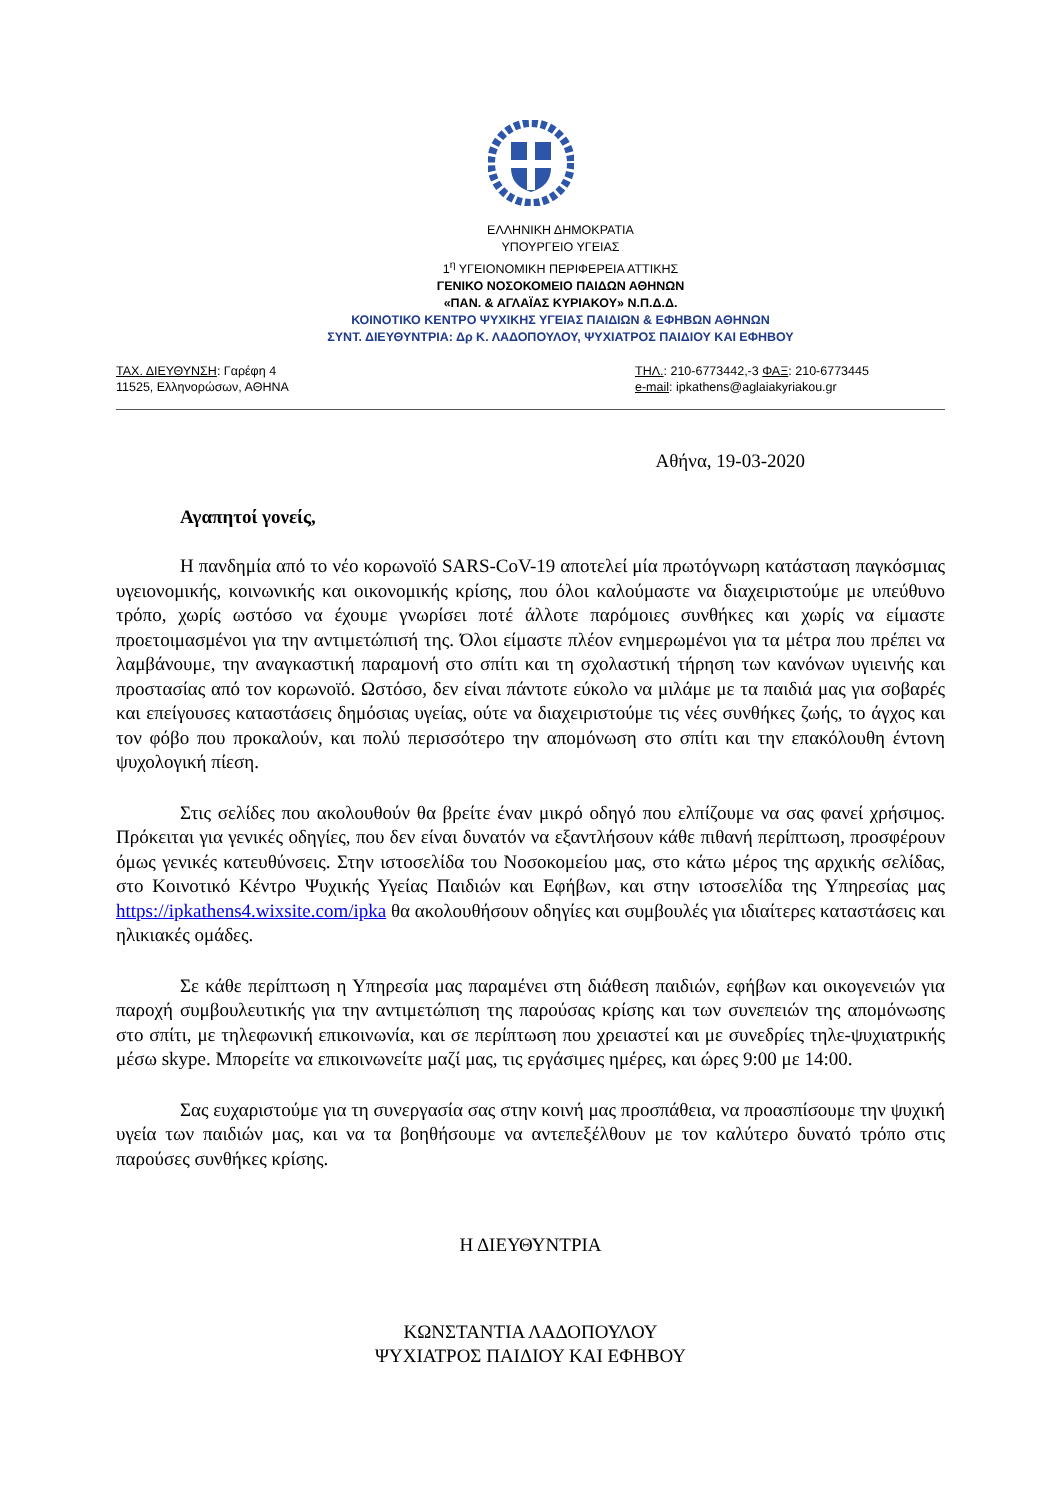ΕΛΛΗΝΙΚΗ ΔΗΜΟΚΡΑΤΙΑ
ΥΠΟΥΡΓΕΙΟ ΥΓΕΙΑΣ
1<sup>η</sup> ΥΓΕΙΟΝΟΜΙΚΗ ΠΕΡΙΦΕΡΕΙΑ ΑΤΤΙΚΗΣ
ΓΕΝΙΚΟ ΝΟΣΟΚΟΜΕΙΟ ΠΑΙΔΩΝ ΑΘΗΝΩΝ
«ΠΑΝ. & ΑΓΛΑΪΑΣ ΚΥΡΙΑΚΟΥ» Ν.Π.Δ.Δ.
ΚΟΙΝΟΤΙΚΟ ΚΕΝΤΡΟ ΨΥΧΙΚΗΣ ΥΓΕΙΑΣ ΠΑΙΔΙΩΝ & ΕΦΗΒΩΝ ΑΘΗΝΩΝ
ΣΥΝΤ. ΔΙΕΥΘΥΝΤΡΙΑ: Δρ Κ. ΛΑΔΟΠΟΥΛΟΥ, ΨΥΧΙΑΤΡΟΣ ΠΑΙΔΙΟΥ ΚΑΙ ΕΦΗΒΟΥ
ΤΑΧ. ΔΙΕΥΘΥΝΣΗ: Γαρέφη 4
11525, Ελληνορώσων, ΑΘΗΝΑ
ΤΗΛ.: 210-6773442,-3 ΦΑΞ: 210-6773445
e-mail: ipkathens@aglaiakyriakou.gr
Αθήνα, 19-03-2020
Αγαπητοί γονείς,
Η πανδημία από το νέο κορωνοϊό SARS-CoV-19 αποτελεί μία πρωτόγνωρη κατάσταση παγκόσμιας υγειονομικής, κοινωνικής και οικονομικής κρίσης, που όλοι καλούμαστε να διαχειριστούμε με υπεύθυνο τρόπο, χωρίς ωστόσο να έχουμε γνωρίσει ποτέ άλλοτε παρόμοιες συνθήκες και χωρίς να είμαστε προετοιμασμένοι για την αντιμετώπισή της. Όλοι είμαστε πλέον ενημερωμένοι για τα μέτρα που πρέπει να λαμβάνουμε, την αναγκαστική παραμονή στο σπίτι και τη σχολαστική τήρηση των κανόνων υγιεινής και προστασίας από τον κορωνοϊό. Ωστόσο, δεν είναι πάντοτε εύκολο να μιλάμε με τα παιδιά μας για σοβαρές και επείγουσες καταστάσεις δημόσιας υγείας, ούτε να διαχειριστούμε τις νέες συνθήκες ζωής, το άγχος και τον φόβο που προκαλούν, και πολύ περισσότερο την απομόνωση στο σπίτι και την επακόλουθη έντονη ψυχολογική πίεση.
Στις σελίδες που ακολουθούν θα βρείτε έναν μικρό οδηγό που ελπίζουμε να σας φανεί χρήσιμος. Πρόκειται για γενικές οδηγίες, που δεν είναι δυνατόν να εξαντλήσουν κάθε πιθανή περίπτωση, προσφέρουν όμως γενικές κατευθύνσεις. Στην ιστοσελίδα του Νοσοκομείου μας, στο κάτω μέρος της αρχικής σελίδας, στο Κοινοτικό Κέντρο Ψυχικής Υγείας Παιδιών και Εφήβων, και στην ιστοσελίδα της Υπηρεσίας μας https://ipkathens4.wixsite.com/ipka θα ακολουθήσουν οδηγίες και συμβουλές για ιδιαίτερες καταστάσεις και ηλικιακές ομάδες.
Σε κάθε περίπτωση η Υπηρεσία μας παραμένει στη διάθεση παιδιών, εφήβων και οικογενειών για παροχή συμβουλευτικής για την αντιμετώπιση της παρούσας κρίσης και των συνεπειών της απομόνωσης στο σπίτι, με τηλεφωνική επικοινωνία, και σε περίπτωση που χρειαστεί και με συνεδρίες τηλε-ψυχιατρικής μέσω skype. Μπορείτε να επικοινωνείτε μαζί μας, τις εργάσιμες ημέρες, και ώρες 9:00 με 14:00.
Σας ευχαριστούμε για τη συνεργασία σας στην κοινή μας προσπάθεια, να προασπίσουμε την ψυχική υγεία των παιδιών μας, και να τα βοηθήσουμε να αντεπεξέλθουν με τον καλύτερο δυνατό τρόπο στις παρούσες συνθήκες κρίσης.
Η ΔΙΕΥΘΥΝΤΡΙΑ
ΚΩΝΣΤΑΝΤΙΑ ΛΑΔΟΠΟΥΛΟΥ
ΨΥΧΙΑΤΡΟΣ ΠΑΙΔΙΟΥ ΚΑΙ ΕΦΗΒΟΥ